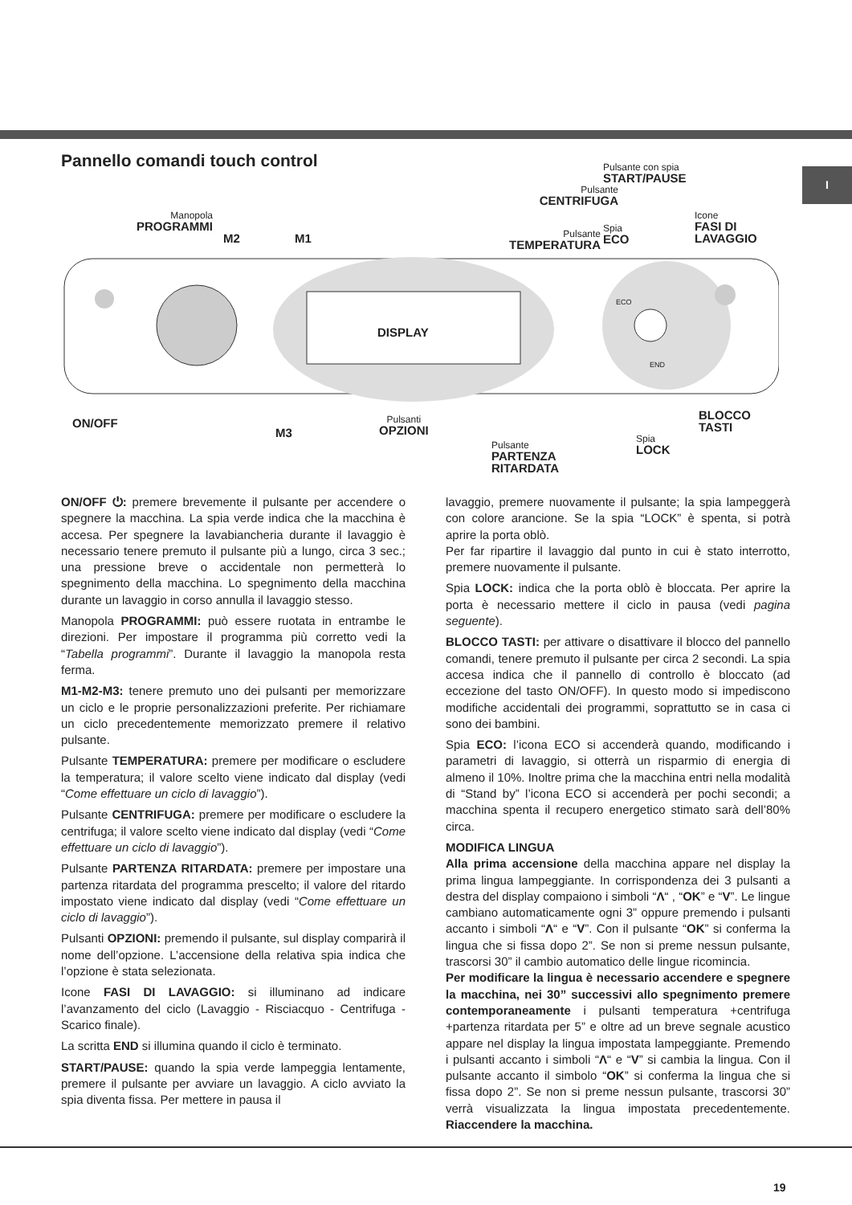I
Pannello comandi touch control
Manopola
PROGRAMMI
M2 M1
Pulsante
CENTRIFUGA
Pulsante
TEMPERATURA
Pulsante con spia
START/PAUSE
Spia
ECO
Icone
FASI DI
LAVAGGIO
DISPLAY
ON/OFF
M3
Pulsanti
OPZIONI
Pulsante
PARTENZA
RITARDATA
Spia
LOCK
BLOCCO
TASTI
END
ECO
ON/OFF ⏻: premere brevemente il pulsante per accendere o spegnere la macchina. La spia verde indica che la macchina è accesa. Per spegnere la lavabiancheria durante il lavaggio è necessario tenere premuto il pulsante più a lungo, circa 3 sec.; una pressione breve o accidentale non permetterà lo spegnimento della macchina. Lo spegnimento della macchina durante un lavaggio in corso annulla il lavaggio stesso.
Manopola PROGRAMMI: può essere ruotata in entrambe le direzioni. Per impostare il programma più corretto vedi la “Tabella programmi”. Durante il lavaggio la manopola resta ferma.
M1-M2-M3: tenere premuto uno dei pulsanti per memorizzare un ciclo e le proprie personalizzazioni preferite. Per richiamare un ciclo precedentemente memorizzato premere il relativo pulsante.
Pulsante TEMPERATURA: premere per modificare o escludere la temperatura; il valore scelto viene indicato dal display (vedi “Come effettuare un ciclo di lavaggio”).
Pulsante CENTRIFUGA: premere per modificare o escludere la centrifuga; il valore scelto viene indicato dal display (vedi “Come effettuare un ciclo di lavaggio”).
Pulsante PARTENZA RITARDATA: premere per impostare una partenza ritardata del programma prescelto; il valore del ritardo impostato viene indicato dal display (vedi “Come effettuare un ciclo di lavaggio”).
Pulsanti OPZIONI: premendo il pulsante, sul display comparirà il nome dell’opzione. L’accensione della relativa spia indica che l’opzione è stata selezionata.
Icone FASI DI LAVAGGIO: si illuminano ad indicare l’avanzamento del ciclo (Lavaggio - Risciacquo - Centrifuga - Scarico finale).
La scritta END si illumina quando il ciclo è terminato.
START/PAUSE: quando la spia verde lampeggia lentamente, premere il pulsante per avviare un lavaggio. A ciclo avviato la spia diventa fissa. Per mettere in pausa il
lavaggio, premere nuovamente il pulsante; la spia lampeggerà con colore arancione. Se la spia “LOCK” è spenta, si potrà aprire la porta oblò.
Per far ripartire il lavaggio dal punto in cui è stato interrotto, premere nuovamente il pulsante.
Spia LOCK: indica che la porta oblò è bloccata. Per aprire la porta è necessario mettere il ciclo in pausa (vedi pagina seguente).
BLOCCO TASTI: per attivare o disattivare il blocco del pannello comandi, tenere premuto il pulsante per circa 2 secondi. La spia accesa indica che il pannello di controllo è bloccato (ad eccezione del tasto ON/OFF). In questo modo si impediscono modifiche accidentali dei programmi, soprattutto se in casa ci sono dei bambini.
Spia ECO: l’icona ECO si accenderà quando, modificando i parametri di lavaggio, si otterrà un risparmio di energia di almeno il 10%. Inoltre prima che la macchina entri nella modalità di “Stand by” l’icona ECO si accenderà per pochi secondi; a macchina spenta il recupero energetico stimato sarà dell’80% circa.
MODIFICA LINGUA
Alla prima accensione della macchina appare nel display la prima lingua lampeggiante. In corrispondenza dei 3 pulsanti a destra del display compaiono i simboli “Λ“ , “OK” e “V”. Le lingue cambiano automaticamente ogni 3” oppure premendo i pulsanti accanto i simboli “Λ“ e “V”. Con il pulsante “OK” si conferma la lingua che si fissa dopo 2”. Se non si preme nessun pulsante, trascorsi 30” il cambio automatico delle lingue ricomincia.
Per modificare la lingua è necessario accendere e spegnere la macchina, nei 30” successivi allo spegnimento premere contemporaneamente i pulsanti temperatura +centrifuga +partenza ritardata per 5” e oltre ad un breve segnale acustico appare nel display la lingua impostata lampeggiante. Premendo i pulsanti accanto i simboli “Λ“ e “V” si cambia la lingua. Con il pulsante accanto il simbolo “OK” si conferma la lingua che si fissa dopo 2”. Se non si preme nessun pulsante, trascorsi 30” verrà visualizzata la lingua impostata precedentemente. Riaccendere la macchina.
19